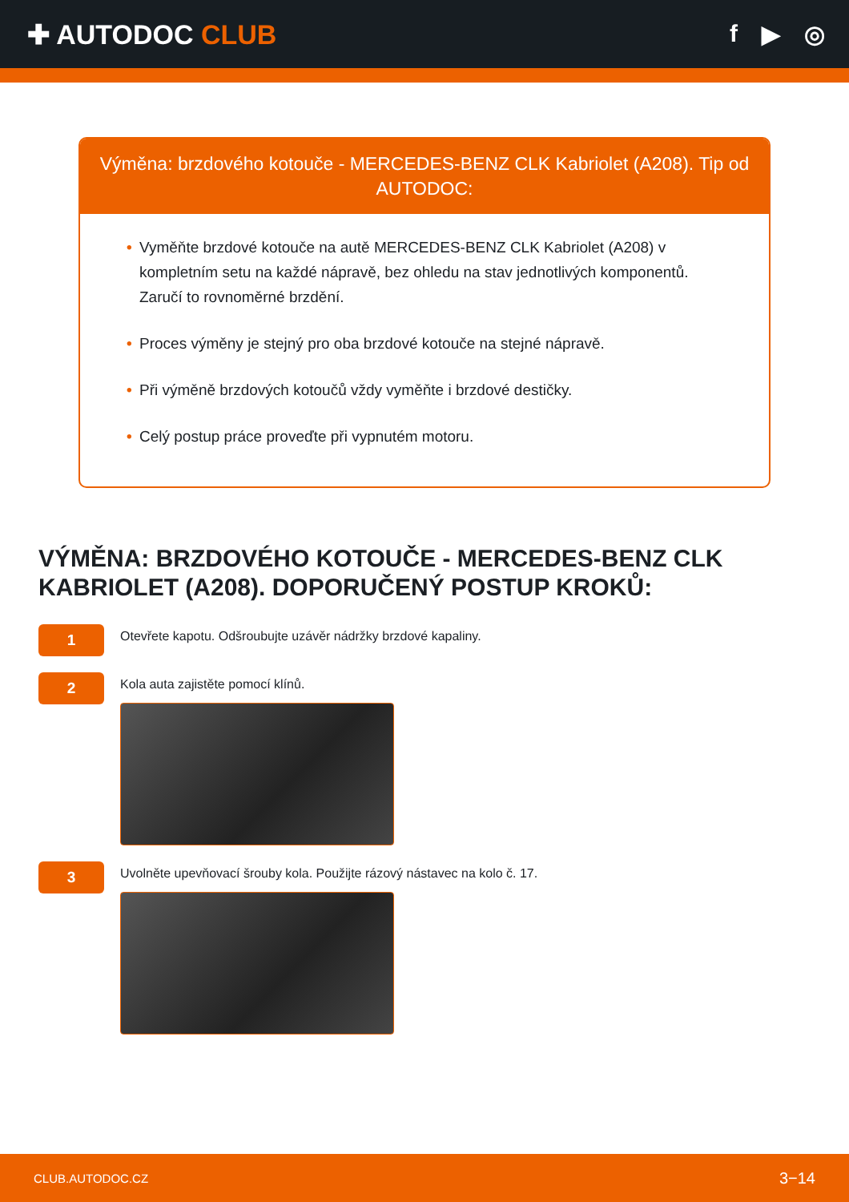✚ AUTODOC CLUB f ▶ ◎
Výměna: brzdového kotouče - MERCEDES-BENZ CLK Kabriolet (A208). Tip od AUTODOC:
• Vyměňte brzdové kotouče na autě MERCEDES-BENZ CLK Kabriolet (A208) v kompletním setu na každé nápravě, bez ohledu na stav jednotlivých komponentů. Zaručí to rovnoměrné brzdění.
• Proces výměny je stejný pro oba brzdové kotouče na stejné nápravě.
• Při výměně brzdových kotoučů vždy vyměňte i brzdové destičky.
• Celý postup práce proveďte při vypnutém motoru.
VÝMĚNA: BRZDOVÉHO KOTOUČE - MERCEDES-BENZ CLK KABRIOLET (A208). DOPORUČENÝ POSTUP KROKŮ:
1
Otevřete kapotu. Odšroubujte uzávěr nádržky brzdové kapaliny.
2
Kola auta zajistěte pomocí klínů.
3
Uvolněte upevňovací šrouby kola. Použijte rázový nástavec na kolo č. 17.
CLUB.AUTODOC.CZ 3−14